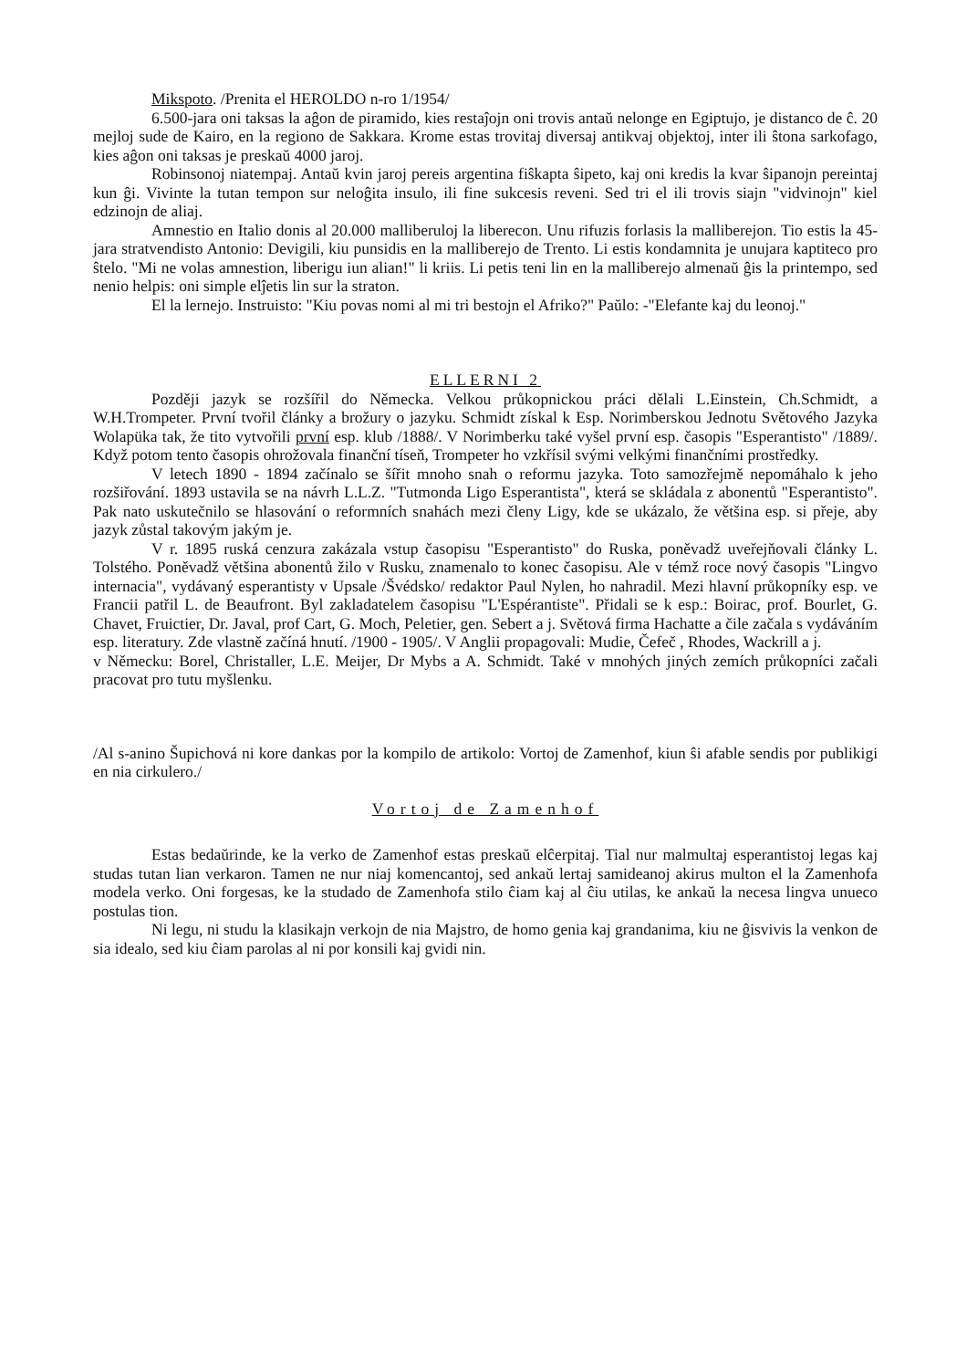Mikspoto. /Prenita el HEROLDO n-ro 1/1954/
6.500-jara oni taksas la aĝon de piramido, kies restaĵojn oni trovis antaŭ nelonge en Egiptujo, je distanco de ĉ. 20 mejloj sude de Kairo, en la regiono de Sakkara. Krome estas trovitaj diversaj antikvaj objektoj, inter ili ŝtona sarkofago, kies aĝon oni taksas je preskaŭ 4000 jaroj.
Robinsonoj niatempaj. Antaŭ kvin jaroj pereis argentina fiŝkapta ŝipeto, kaj oni kredis la kvar ŝipanojn pereintaj kun ĝi. Vivinte la tutan tempon sur neloĝita insulo, ili fine sukcesis reveni. Sed tri el ili trovis siajn "vidvinojn" kiel edzinojn de aliaj.
Amnestio en Italio donis al 20.000 malliberuloj la liberecon. Unu rifuzis forlasis la malliberejon. Tio estis la 45-jara stratvendisto Antonio: Devigili, kiu punsidis en la malliberejo de Trento. Li estis kondamnita je unujara kaptiteco pro ŝtelo. "Mi ne volas amnestion, liberigu iun alian!" li kriis. Li petis teni lin en la malliberejo almenaŭ ĝis la printempo, sed nenio helpis: oni simple elĵetis lin sur la straton.
El la lernejo. Instruisto: "Kiu povas nomi al mi tri bestojn el Afriko?" Paŭlo: -"Elefante kaj du leonoj."
ELLERNI 2
Později jazyk se rozšířil do Německa. Velkou průkopnickou práci dělali L.Einstein, Ch.Schmidt, a W.H.Trompeter. První tvořil články a brožury o jazyku. Schmidt získal k Esp. Norimberskou Jednotu Světového Jazyka Wolapüka tak, že tito vytvořili první esp. klub /1888/. V Norimberku také vyšel první esp. časopis "Esperantisto" /1889/. Když potom tento časopis ohrožovala finanční tíseň, Trompeter ho vzkřísil svými velkými finančními prostředky.
V letech 1890 - 1894 začínalo se šířit mnoho snah o reformu jazyka. Toto samozřejmě nepomáhalo k jeho rozšiřování. 1893 ustavila se na návrh L.L.Z. "Tutmonda Ligo Esperantista", která se skládala z abonentů "Esperantisto". Pak nato uskutečnilo se hlasování o reformních snahách mezi členy Ligy, kde se ukázalo, že většina esp. si přeje, aby jazyk zůstal takovým jakým je.
V r. 1895 ruská cenzura zakázala vstup časopisu "Esperantisto" do Ruska, poněvadž uveřejňovali články L. Tolstého. Poněvadž většina abonentů žilo v Rusku, znamenalo to konec časopisu. Ale v témž roce nový časopis "Lingvo internacia", vydávaný esperantisty v Upsale /Švédsko/ redaktor Paul Nylen, ho nahradil. Mezi hlavní průkopníky esp. ve Francii patřil L. de Beaufront. Byl zakladatelem časopisu "L'Espérantiste". Přidali se k esp.: Boirac, prof. Bourlet, G. Chavet, Fruictier, Dr. Javal, prof Cart, G. Moch, Peletier, gen. Sebert a j. Světová firma Hachatte a čile začala s vydáváním esp. literatury. Zde vlastně začíná hnutí. /1900 - 1905/. V Anglii propagovali: Mudie, Čefeč , Rhodes, Wackrill a j.
v Německu: Borel, Christaller, L.E. Meijer, Dr Mybs a A. Schmidt. Také v mnohých jiných zemích průkopníci začali pracovat pro tutu myšlenku.
/Al s-anino Šupichová ni kore dankas por la kompilo de artikolo: Vortoj de Zamenhof, kiun ŝi afable sendis por publikigi en nia cirkulero./
Vortoj de Zamenhof
Estas bedaŭrinde, ke la verko de Zamenhof estas preskaŭ elĉerpitaj. Tial nur malmultaj esperantistoj legas kaj studas tutan lian verkaron. Tamen ne nur niaj komencantoj, sed ankaŭ lertaj samideanoj akirus multon el la Zamenhofa modela verko. Oni forgesas, ke la studado de Zamenhofa stilo ĉiam kaj al ĉiu utilas, ke ankaŭ la necesa lingva unueco postulas tion.
Ni legu, ni studu la klasikajn verkojn de nia Majstro, de homo genia kaj grandanima, kiu ne ĝisvivis la venkon de sia idealo, sed kiu ĉiam parolas al ni por konsili kaj gvidi nin.